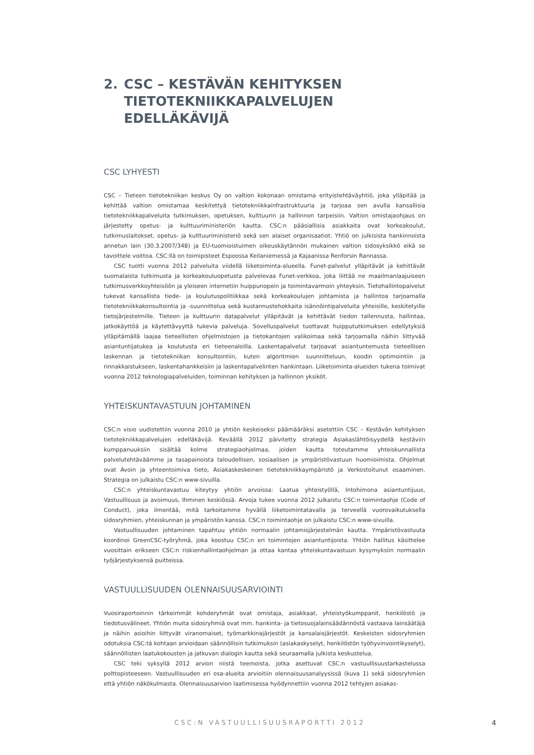2. CSC – KESTÄVÄN KEHITYKSEN
TIETOTEKNIIKKAPALVELUJEN EDELLÄKÄVIJÄ
CSC LYHYESTI
CSC – Tieteen tietotekniikan keskus Oy on valtion kokonaan omistama erityistehtäväyhtiö, joka ylläpitää ja kehittää valtion omistamaa keskitettyä tietotekniikkainfrastruktuuria ja tarjoaa sen avulla kansallisia tietotekniikkapalveluita tutkimuksen, opetuksen, kulttuurin ja hallinnon tarpeisiin. Valtion omistajaohjaus on järjestetty opetus- ja kulttuuriministeriön kautta. CSC:n pääsiallisia asiakkaita ovat korkeakoulut, tutkimuslaitokset, opetus- ja kulttuuriministeriö sekä sen alaiset organisaatiot. Yhtiö on julkisista hankinnoista annetun lain (30.3.2007/348) ja EU-tuomioistuimen oikeuskäytännön mukainen valtion sidosyksikkö eikä se tavoittele voittoa. CSC:llä on toimipisteet Espoossa Keilaniemessä ja Kajaanissa Renforsin Rannassa.
CSC tuotti vuonna 2012 palveluita viidellä liiketoiminta-alueella. Funet-palvelut ylläpitävät ja kehittävät suomalaista tutkimusta ja korkeakouluopetusta palvelevaa Funet-verkkoa, joka liittää ne maailmanlaajuiseen tutkimusverkkoyhteisöön ja yleiseen internetiin huippunopein ja toimintavarmoin yhteyksin. Tietohallintopalvelut tukevat kansallista tiede- ja koulutuspolitiikkaa sekä korkeakoulujen johtamista ja hallintoa tarjoamalla tietotekniikkakonsultointia ja -suunnittelua sekä kustannustehokkaita isännöintipalveluita yhteisille, keskitetyille tietojärjestelmille. Tieteen ja kulttuurin datapalvelut ylläpitävät ja kehittävät tiedon tallennusta, hallintaa, jatkokäyttöä ja käytettävyyttä tukevia palveluja. Sovelluspalvelut tuottavat huippututkimuksen edellytyksiä ylläpitämällä laajaa tieteellisten ohjelmistojen ja tietokantojen valikoimaa sekä tarjoamalla näihin liittyvää asiantuntijatukea ja koulutusta eri tieteenaloilla. Laskentapalvelut tarjoavat asiantuntemusta tieteellisen laskennan ja tietotekniikan konsultointiin, kuten algoritmien suunnitteluun, koodin optimointiin ja rinnakkaistukseen, laskentahankkeisiin ja laskentapalvelinten hankintaan. Liiketoiminta-alueiden tukena toimivat vuonna 2012 teknologiapalveluiden, toiminnan kehityksen ja hallinnon yksiköt.
YHTEISKUNTAVASTUUN JOHTAMINEN
CSC:n visio uudistettiin vuonna 2010 ja yhtiön keskeiseksi päämääräksi asetettiin CSC – Kestävän kehityksen tietotekniikkapalvelujen edelläkävijä. Keväällä 2012 päivitetty strategia Asiakaslähtöisyydellä kestäviin kumppanuuksiin sisältää kolme strategiaohjelmaa, joiden kautta toteutamme yhteiskunnallista palvelutehtäväämme ja tasapainoista taloudellisen, sosiaalisen ja ympäristövastuun huomioimista. Ohjelmat ovat Avoin ja yhteentoimiva tieto, Asiakaskeskeinen tietotekniikkaympäristö ja Verkostoitunut osaaminen. Strategia on julkaistu CSC:n www-sivuilla.
CSC:n yhteiskuntavastuu kiteytyy yhtiön arvoissa: Laatua yhteistyöllä, Intohimona asiantuntijuus, Vastuullisuus ja avoimuus, Ihminen keskiössä. Arvoja tukee vuonna 2012 julkaistu CSC:n toimintaohje (Code of Conduct), joka ilmentää, mitä tarkoitamme hyvällä liiketoimintatavalla ja terveellä vuorovaikutuksella sidosryhmien, yhteiskunnan ja ympäristön kanssa. CSC:n toimintaohje on julkaistu CSC:n www-sivuilla.
Vastuullisuuden johtaminen tapahtuu yhtiön normaalin johtamisjärjestelmän kautta. Ympäristövastuuta koordinoi GreenCSC-työryhmä, joka koostuu CSC:n eri toimintojen asiantuntijoista. Yhtiön hallitus käsittelee vuosittain erikseen CSC:n riskienhallintaohjelman ja ottaa kantaa yhteiskuntavastuun kysymyksiin normaalin työjärjestyksensä puitteissa.
VASTUULLISUUDEN OLENNAISUUSARVIOINTI
Vuosiraportoinnin tärkeimmät kohderyhmät ovat omistaja, asiakkaat, yhteistyökumppanit, henkilöstö ja tiedotusvälineet. Yhtiön muita sidosryhmiä ovat mm. hankinta- ja tietosuojalainsäädännöstä vastaava lainsäätäjä ja näihin asioihin liittyvät viranomaiset, työmarkkinajärjestöt ja kansalaisjärjestöt. Keskeisten sidosryhmien odotuksia CSC:tä kohtaan arvioidaan säännöllisin tutkimuksin (asiakaskyselyt, henkilöstön työhyvinvointikyselyt), säännöllisten laatukokousten ja jatkuvan dialogin kautta sekä seuraamalla julkista keskustelua.
CSC teki syksyllä 2012 arvion niistä teemoista, jotka asettuvat CSC:n vastuullisuustarkastelussa polttopisteeseen. Vastuullisuuden eri osa-alueita arvioitiin olennaisuusanalyysissä (kuva 1) sekä sidosryhmien että yhtiön näkökulmasta. Olennaisuusarvion laatimisessa hyödynnettiin vuonna 2012 tehtyjen asiakas-
CSC:N VASTUULLISUUSRAPORTTI 2012 4